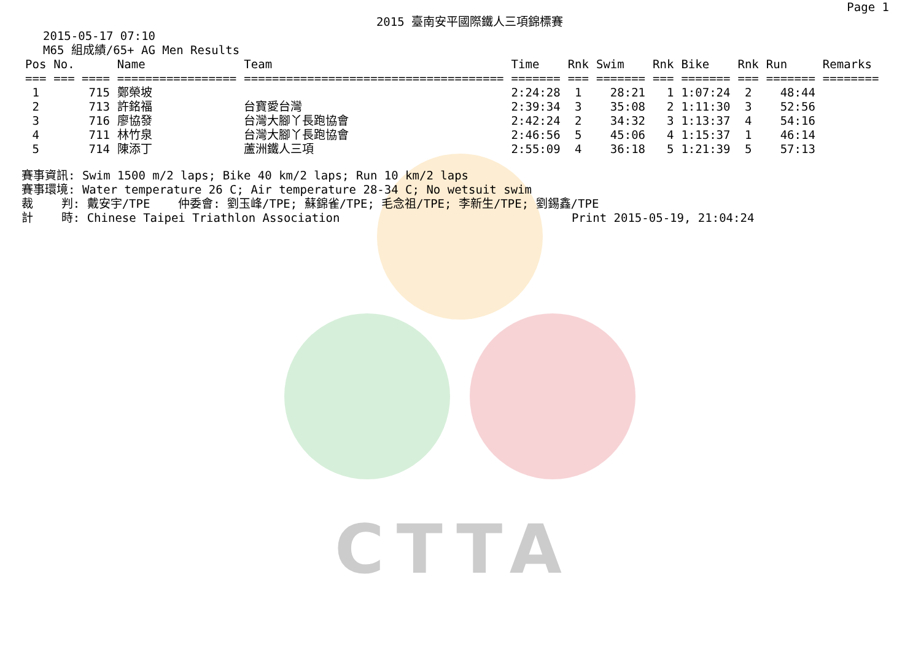CTTA
Page 1
2015 臺南安平國際鐵人三項錦標賽
2015-05-17 07:10
M65 組成績/65+ AG Men Results
| Pos | No. | Name | Team | Time | Rnk | Swim | Rnk | Bike | Rnk | Run | Remarks |
| --- | --- | --- | --- | --- | --- | --- | --- | --- | --- | --- | --- |
| === | === ==== | ================= | ===================================== | ======= | === | ======= | === | ======= | === | ======= | ======== |
| 1 | 715 | 鄭榮坡 | | 2:24:28 | 1 | 28:21 | 1 | 1:07:24 | 2 | 48:44 | |
| 2 | 713 | 許銘福 | 台寶愛台灣 | 2:39:34 | 3 | 35:08 | 2 | 1:11:30 | 3 | 52:56 | |
| 3 | 716 | 廖協發 | 台灣大腳丫長跑協會 | 2:42:24 | 2 | 34:32 | 3 | 1:13:37 | 4 | 54:16 | |
| 4 | 711 | 林竹泉 | 台灣大腳丫長跑協會 | 2:46:56 | 5 | 45:06 | 4 | 1:15:37 | 1 | 46:14 | |
| 5 | 714 | 陳添丁 | 蘆洲鐵人三項 | 2:55:09 | 4 | 36:18 | 5 | 1:21:39 | 5 | 57:13 | |
賽事資訊: Swim 1500 m/2 laps; Bike 40 km/2 laps; Run 10 km/2 laps 賽事環境: Water temperature 26 C; Air temperature 28-34 C; No wetsuit swim 裁 判: 戴安宇/TPE 仲委會: 劉玉峰/TPE; 蘇錦雀/TPE; 毛念祖/TPE; 李新生/TPE; 劉錫鑫/TPE 計 時: Chinese Taipei Triathlon Association Print 2015-05-19, 21:04:24